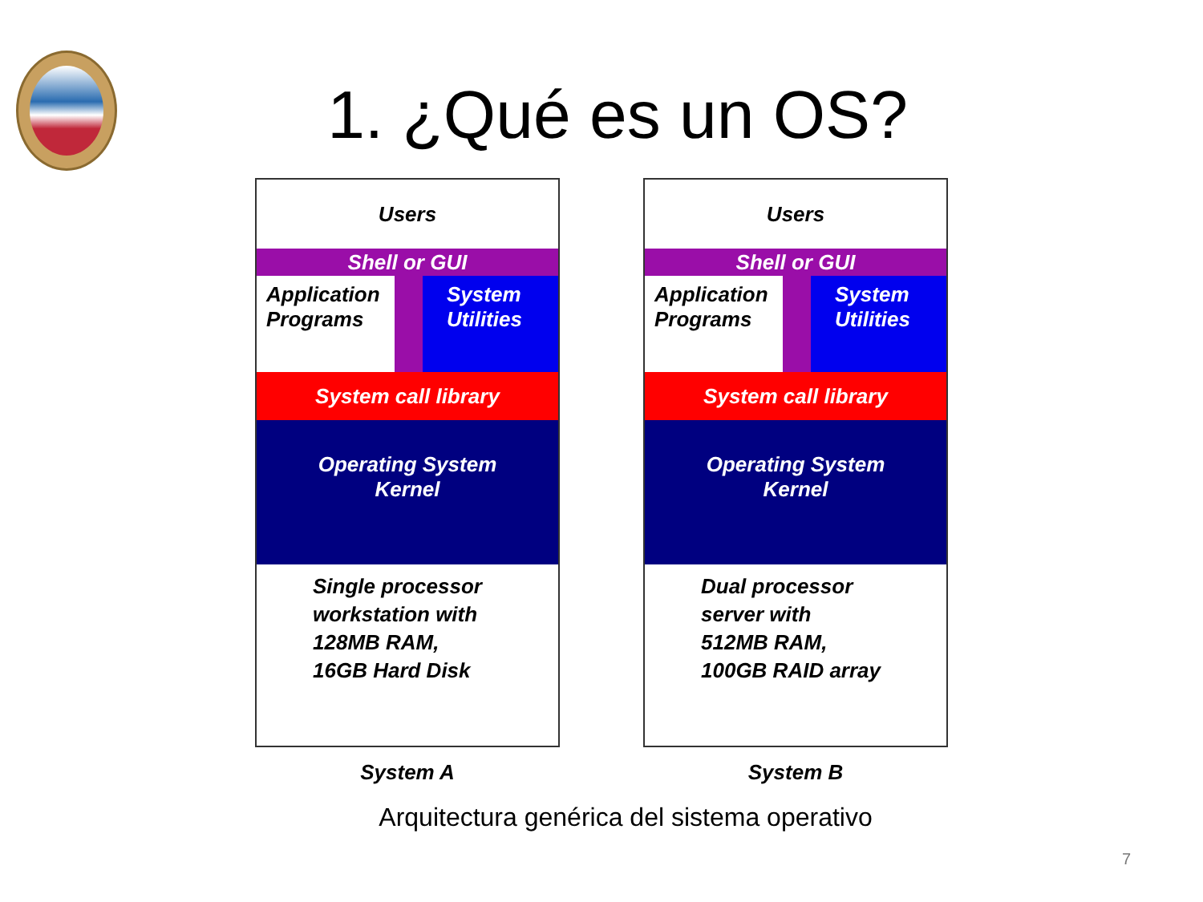1. ¿Qué es un OS?
Users
Shell or GUI
Application
Programs
System
Utilities
System call library
Operating System
Kernel
Single processor
workstation with
128MB RAM,
16GB Hard Disk
System A
Users
Shell or GUI
Application
Programs
System
Utilities
System call library
Operating System
Kernel
Dual processor
server with
512MB RAM,
100GB RAID array
System B
Arquitectura genérica del sistema operativo
7